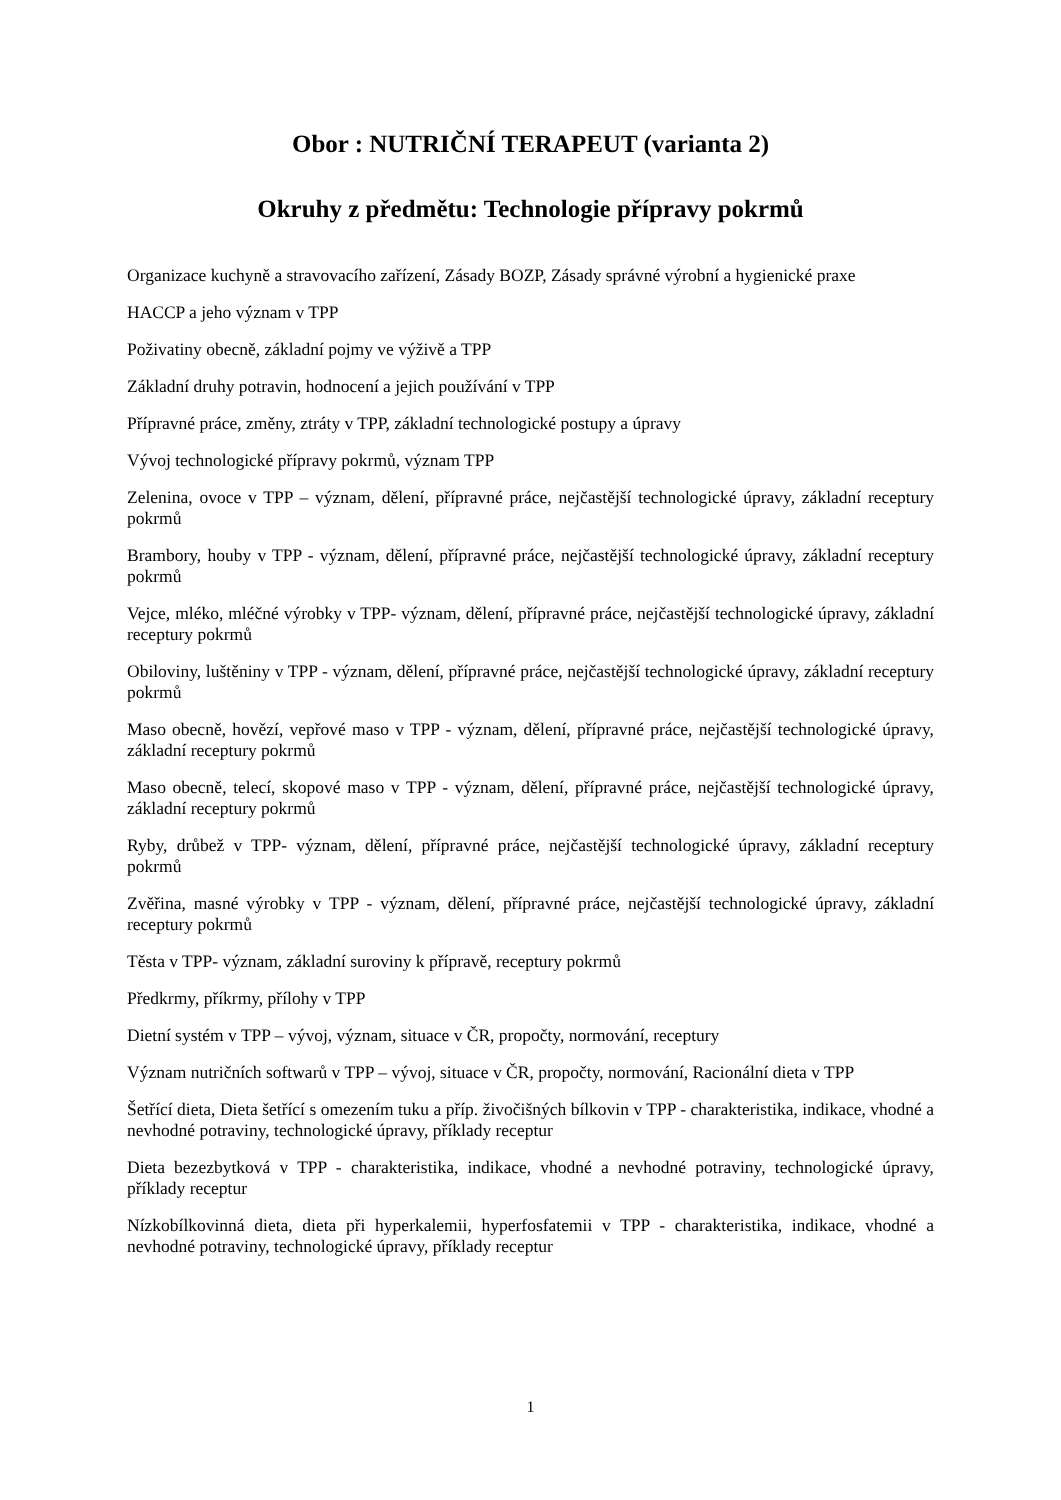Obor : NUTRIČNÍ TERAPEUT (varianta 2)
Okruhy z předmětu: Technologie přípravy pokrmů
Organizace kuchyně a stravovacího zařízení, Zásady BOZP, Zásady správné výrobní a hygienické praxe
HACCP a jeho význam v TPP
Poživatiny obecně, základní pojmy ve výživě a TPP
Základní druhy potravin, hodnocení a jejich používání v TPP
Přípravné práce, změny, ztráty v TPP, základní technologické postupy a úpravy
Vývoj technologické přípravy pokrmů, význam TPP
Zelenina, ovoce v TPP – význam, dělení, přípravné práce, nejčastější technologické úpravy, základní receptury pokrmů
Brambory, houby v TPP - význam, dělení, přípravné práce, nejčastější technologické úpravy, základní receptury pokrmů
Vejce, mléko, mléčné výrobky v TPP- význam, dělení, přípravné práce, nejčastější technologické úpravy, základní receptury pokrmů
Obiloviny, luštěniny v TPP - význam, dělení, přípravné práce, nejčastější technologické úpravy, základní receptury pokrmů
Maso obecně, hovězí, vepřové maso v TPP - význam, dělení, přípravné práce, nejčastější technologické úpravy, základní receptury pokrmů
Maso obecně, telecí, skopové maso v TPP - význam, dělení, přípravné práce, nejčastější technologické úpravy, základní receptury pokrmů
Ryby, drůbež v TPP- význam, dělení, přípravné práce, nejčastější technologické úpravy, základní receptury pokrmů
Zvěřina, masné výrobky v TPP - význam, dělení, přípravné práce, nejčastější technologické úpravy, základní receptury pokrmů
Těsta v TPP- význam, základní suroviny k přípravě, receptury pokrmů
Předkrmy, příkrmy, přílohy v TPP
Dietní systém v TPP – vývoj, význam, situace v ČR, propočty, normování, receptury
Význam nutričních softwarů v TPP – vývoj, situace v ČR, propočty, normování, Racionální dieta v TPP
Šetřící dieta, Dieta šetřící s omezením tuku a příp. živočišných bílkovin v TPP - charakteristika, indikace, vhodné a nevhodné potraviny, technologické úpravy, příklady receptur
Dieta bezezbytková v TPP - charakteristika, indikace, vhodné a nevhodné potraviny, technologické úpravy, příklady receptur
Nízkobílkovinná dieta, dieta při hyperkalemii, hyperfosfatemii v TPP - charakteristika, indikace, vhodné a nevhodné potraviny, technologické úpravy, příklady receptur
1